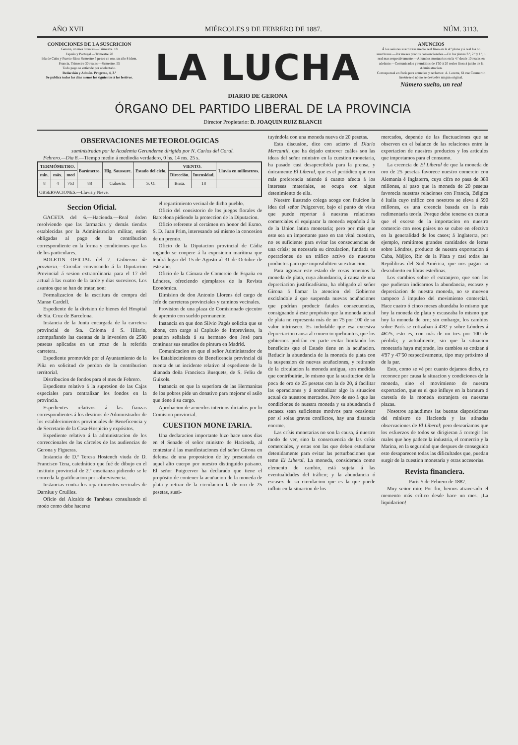AÑO XVII MIÉRCOLES 9 DE FEBRERO DE 1887. NÚM. 3113.
CONDICIONES DE LA SUSCRICION
Gerona, un mes 8 reales.—Trimestre. 18
España y Portugal.—Trimestre 20
Isla de Cuba y Puerto-Rico: Semestre 5 pesos en oro, un año 8 idem.
Francia, Trimestre 30 reales.—Semestre. 55
Todo pago se entiende por adelantado.
Redacción y Admón. Progreso, 4, 3.º
Se publica todos los dias menos los siguientes á los festivos.
LA LUCHA
DIARIO DE GERONA
ANUNCIOS
Á los señores suscritores medio real línea en la 4.ª plana y á real los no suscritores.—Por meses precios convencionales.—En las planas 3.ª, 2.ª y 1.ª, 1 real mas respectivamente.—Anuncios mortuorios en la 4.ª desde 10 reales en adelante.—Comunicados y remitidos de 1'50 á 20 reales línea á juicio de la Administracion.
Corresponsal en París para anuncios y reclamos: A. Lorette, 61 rue Caumartin
Insértese ó nó no se devuelve ningun original.
Número suelto, un real
ÓRGANO DEL PARTIDO LIBERAL DE LA PROVINCIA
Director Propietario: D. JOAQUIN RUIZ BLANCH
OBSERVACIONES METEOROLOGICAS
suministradas por la Academia Gerundense dirigida por N. Carlos del Coral.
Febrero.—Dia 8.—Tiempo medio á mediodía verdadero, 0 hs. 14 ms. 25 s.
| TERMÓMETRO. | | | Barómetro. | Hig. Saussure. | Estado del cielo. | VIENTO. | | Lluvia en milímetros. |
| --- | --- | --- | --- | --- | --- | --- | --- | --- |
| min. | máx. | med | | | | Dirección. | Intensidad. | |
| 8 | 4 | 763 | 88 | Cubierto. | S. O. | Brisa. | 18 | |
| OBSERVACIONES.—Lluvia y Nieve. | | | | | | | | |
Seccion Oficial.
GACETA del 6.—Hacienda.—Real órden resolviendo que las farmacias y demás tiendas establecidas por la Administracion militar, están obligadas al pago de la contribucion correspondiente en la forma y condiciones que las de los particulares.
BOLETIN OFICIAL del 7.—Gobierno de provincia.—Circular convocando á la Diputacion Provincial á sesion extraordinaria para el 17 del actual á las cuatro de la tarde y dias sucesivos. Los asuntos que se han de tratar, son:
Formalizacion de la escritura de compra del Manso Cardell.
Espediente de la division de bienes del Hospital de Sta. Cruz de Barcelona.
Instancia de la Junta encargada de la carretera provincial de Sta. Coloma á S. Hilario, acompañando las cuentas de la inversion de 2588 pesetas aplicadas en un trozo de la referida carretera.
Espediente promovido por el Ayuntamiento de la Piña en solicitud de perdon de la contribucion territorial.
Distribucion de fondos para el mes de Febrero.
Espediente relativo á la supresion de las Cajas especiales para centralizar los fondos en la provincia.
Espedientes relativos á las fianzas correspondientes á los destinos de Administrador de los establecimientos provinciales de Beneficencia y de Secretario de la Casa-Hospicio y expósitos.
Expediente relativo á la administracion de los correccionales de las cárceles de las audiencias de Gerona y Figueras.
Instancia de D.ª Teresa Hostench viuda de D. Francisco Tena, catedrático que fué de dibujo en el instituto provincial de 2.ª enseñanza pidiendo se le conceda la gratificacion por sobrevivencia.
Instancias contra los repartimientos vecinales de Darnius y Cruilles.
Oficio del Alcalde de Tarabaus consultando el modo como debe hacerse
el repartimiento vecinal de dicho pueblo.
Oficio del consistorio de los juegos florales de Barcelona pidiendo la proteccion de la Diputacion.
Oficio referente al certámen en honor del Exmo. S. D. Juan Prim, interesando así mismo la concesion de un premio.
Oficio de la Diputacion provincial de Cádiz rogando se coopere á la exposicion marítima que tendrá lugar del 15 de Agosto al 31 de Octubre de este año.
Oficio de la Cámara de Comercio de España en Lóndres, ofreciendo ejemplares de la Revista Económica.
Dimision de don Antonio Llorens del cargo de Jefe de carreteras provinciales y caminos vecinales.
Provision de una plaza de Comisionado ejecutor de apremio con sueldo permanente.
Instancia en que don Silvio Pagés solicita que se abone, con cargo al Capítulo de Imprevistos, la pension señalada á su hermano don José para continuar sus estudios de pintura en Madrid.
Comunicacion en que el señor Administrador de los Establecimientos de Beneficencia provincial dá cuenta de un incidente relativo al espediente de la alianada doña Francisca Busquets, de S. Feliu de Guixols.
Instancia en que la superiora de las Hermanitas de los pobres pide un donativo para mejorar el asilo que tiene á su cargo.
Aprobacion de acuerdos interinos dictados por lo Comision provincial.
CUESTION MONETARIA.
Una declaracion importante hizo hace unos dias en el Senado el señor ministro de Hacienda, al contestar á las manifestaciones del señor Girona en defensa de una proposicion de ley presentada en aquel alto cuerpo por nuestro distinguido paisano. El señor Puigcerver ha declarado que tiene el propósito de contener la acuñacion de la moneda de plata y retirar de la circulacion la de oro de 25 pesetas, susti-
tuyéndola con una moneda nueva de 20 pesetas.
Esta discusion, dice con acierto el Diario Mercantil, que ha dejado entrever cuáles son las ideas del señor ministro en la cuestion monetaria, ha pasado casi desapercibida para la prensa, y únicamente El Liberal, que es el periódico que con más preferencia atiende á cuanto afecta á los intereses materiales, se ocupa con algun detenimiento de ella.
Nuestro ilustrado colega acoge con fruicion la idea del señor Puigcerver, bajo el punto de vista que puede reportar á nuestras relaciones comerciales el equiparar la moneda española á la de la Union latina monetaria; pero por más que este sea un importante paso en tan vital cuestion, no es suficiente para evitar las consecuencias de una crísis; es necesaria su circulacion, fundada en operaciones de un tráfico activo de nuestros productos para que imposibiliten su extraccion.
Para agravar este estado de cosas tenemos la moneda de plata, cuya abundancia, á causa de una depreciacion justificadísima, ha obligado al señor Girona á llamar la atencion del Gobierno excitándole á que suspenda nuevas acuñaciones que podrían producir fatales consecuencias, consignando á este propósito que la moneda actual de plata no representa más de un 75 por 100 de su valor intrínseco. Es indudable que esa excesiva depreciacion causa al comercio quebrantos, que los gobiernos podrían en parte evitar limitando los beneficios que el Estado tiene en la acuñacion. Reducir la abundancia de la moneda de plata con la suspension de nuevas acuñaciones, y retirando de la circulacion la moneda antigua, son medidas que contribuirán, lo mismo que la sustitucion de la poca de oro de 25 pesetas con la de 20, á facilitar las operaciones y á normalizar algo la situacion actual de nuestros mercados. Pero de eso á que las condiciones de nuestra moneda y su abundancia ó escasez sean suficientes motivos para ocasionar por sí solas graves conflictos, hay una distancia enorme.
Las crísis monetarias no son la causa, á nuestro modo de ver, sino la consecuencia de las crísis comerciales, y estas son las que deben estudiarse detenidamente para evitar las perturbaciones que teme El Liberal. La moneda, considerada como elemento de cambio, está sujeta á las eventualidades del tráfico; y la abundancia ó escasez de su circulacion que es la que puede influir en la situacion de los
mercados, depende de las fluctuaciones que se observen en el balance de las relaciones entre la exportacion de nuestros productos y los artículos que importamos para el consumo.
La creencia de El Liberal de que la moneda de oro de 25 pesetas favorece nuestro comercio con Alemania é Inglaterra, cuya cifra no pasa de 389 millones, al paso que la moneda de 20 pesetas favorecia nuestras relaciones con Francia, Bélgica é Italia cuyo tráfico con nosotros se eleva á 590 millones, es una creencia basada en la más rudimentaria teoría. Porque debe tenerse en cuenta que el exceso de la importacion en nuestro comercio con esos países no se cubre en efectivo en la generalidad de los casos; á Inglaterra, por ejemplo, remitimos grandes cantidades de letras sobre Lóndres, producto de nuestra exportacion á Cuba, Méjico, Rio de la Plata y casi todas las Repúblicas del Sud-América, que nos pagan su descubierto en libras esterlinas.
Los cambios sobre el extranjero, que son los que pudieran indicarnos la abundancia, escasez y depreciacion de nuestra moneda, no se mueven tampoco á impulso del movimiento comercial. Hace cuatro ó cinco meses abundaba lo mismo que hoy la moneda de plata y escaseaba lo mismo que hoy la moneda de oro; sin embargo, los cambios sobre París se cotizaban á 4'82 y sobre Lóndres á 46'25, esto es, con más de un tres por 100 de pérdida; y actualmente, sin que la situacion monetaria haya mejorado, los cambios se cotizan á 4'97 y 47'50 respectivamente, tipo muy próximo al de la par.
Esto, como se vé por cuanto dejamos dicho, no reconoce por causa la situacion y condiciones de la moneda, sino el movimiento de nuestra exportacion, que es el que influye en la baratura ó carestía de la moneda extranjera en nuestras plazas.
Nosotros aplaudimos las buenas disposiciones del ministro de Hacienda y las atinadas observaciones de El Liberal; pero desearíamos que los esfuerzos de todos se dirigieran á corregir los males que hoy padece la industria, el comercio y la Marina, en la seguridad que despues de conseguido esto desaparecen todas las dificultades que, puedan surgir de la cuestion monetaria y otras accesorias.
Revista financiera.
París 5 de Febrero de 1887.
Muy señor mio: Por fin, hemos atravesado el memento más crítico desde hace un mes. ¡La liquidacion!